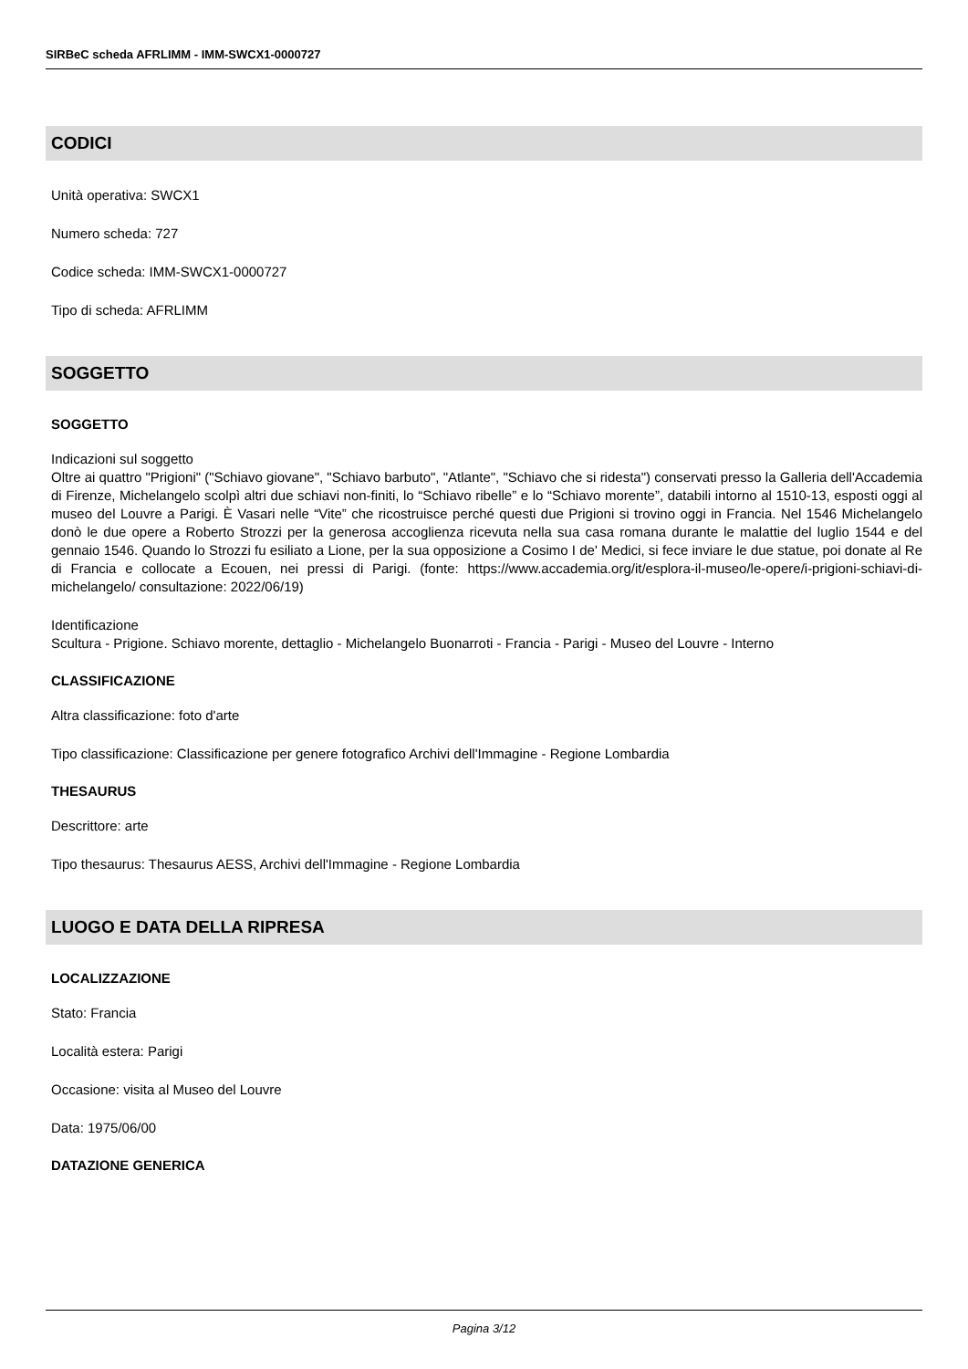SIRBeC scheda AFRLIMM - IMM-SWCX1-0000727
CODICI
Unità operativa: SWCX1
Numero scheda: 727
Codice scheda: IMM-SWCX1-0000727
Tipo di scheda: AFRLIMM
SOGGETTO
SOGGETTO
Indicazioni sul soggetto
Oltre ai quattro "Prigioni" ("Schiavo giovane", "Schiavo barbuto", "Atlante", "Schiavo che si ridesta") conservati presso la Galleria dell'Accademia di Firenze, Michelangelo scolpì altri due schiavi non-finiti, lo “Schiavo ribelle” e lo “Schiavo morente”, databili intorno al 1510-13, esposti oggi al museo del Louvre a Parigi. È Vasari nelle “Vite” che ricostruisce perché questi due Prigioni si trovino oggi in Francia. Nel 1546 Michelangelo donò le due opere a Roberto Strozzi per la generosa accoglienza ricevuta nella sua casa romana durante le malattie del luglio 1544 e del gennaio 1546. Quando lo Strozzi fu esiliato a Lione, per la sua opposizione a Cosimo I de' Medici, si fece inviare le due statue, poi donate al Re di Francia e collocate a Ecouen, nei pressi di Parigi. (fonte: https://www.accademia.org/it/esplora-il-museo/le-opere/i-prigioni-schiavi-di-michelangelo/ consultazione: 2022/06/19)
Identificazione
Scultura - Prigione. Schiavo morente, dettaglio - Michelangelo Buonarroti - Francia - Parigi - Museo del Louvre - Interno
CLASSIFICAZIONE
Altra classificazione: foto d'arte
Tipo classificazione: Classificazione per genere fotografico Archivi dell'Immagine - Regione Lombardia
THESAURUS
Descrittore: arte
Tipo thesaurus: Thesaurus AESS, Archivi dell'Immagine - Regione Lombardia
LUOGO E DATA DELLA RIPRESA
LOCALIZZAZIONE
Stato: Francia
Località estera: Parigi
Occasione: visita al Museo del Louvre
Data: 1975/06/00
DATAZIONE GENERICA
Pagina 3/12